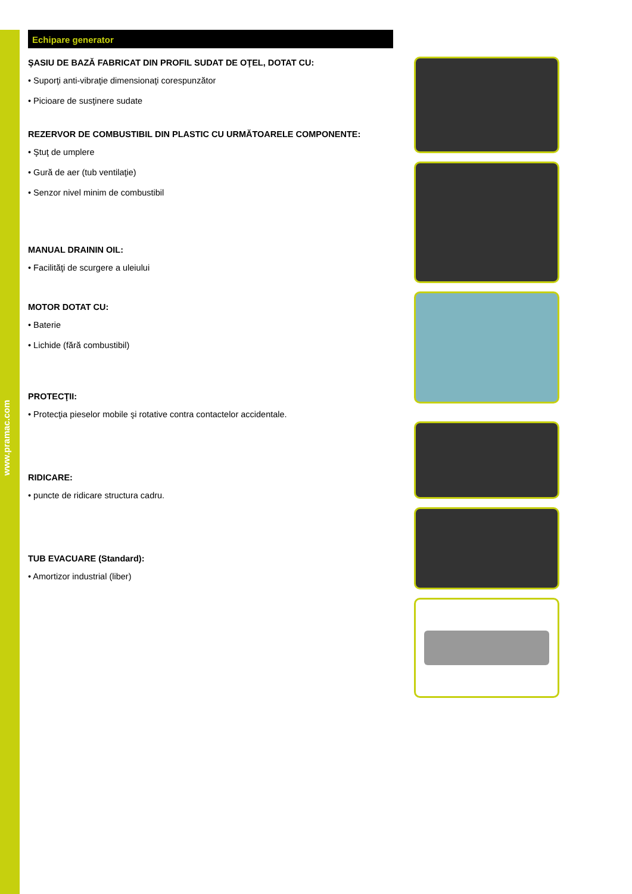www.pramac.com
Echipare generator
ŞASIU DE BAZĂ FABRICAT DIN PROFIL SUDAT DE OŢEL, DOTAT CU:
• Suporţi anti-vibraţie dimensionaţi corespunzător
• Picioare de susţinere sudate
REZERVOR DE COMBUSTIBIL DIN PLASTIC CU URMĂTOARELE COMPONENTE:
• Ştuţ de umplere
• Gură de aer (tub ventilaţie)
• Senzor nivel minim de combustibil
MANUAL DRAININ OIL:
• Facilităţi de scurgere a uleiului
MOTOR DOTAT CU:
• Baterie
• Lichide (fără combustibil)
PROTECŢII:
• Protecţia pieselor mobile şi rotative contra contactelor accidentale.
RIDICARE:
• puncte de ridicare structura cadru.
TUB EVACUARE (Standard):
• Amortizor industrial (liber)